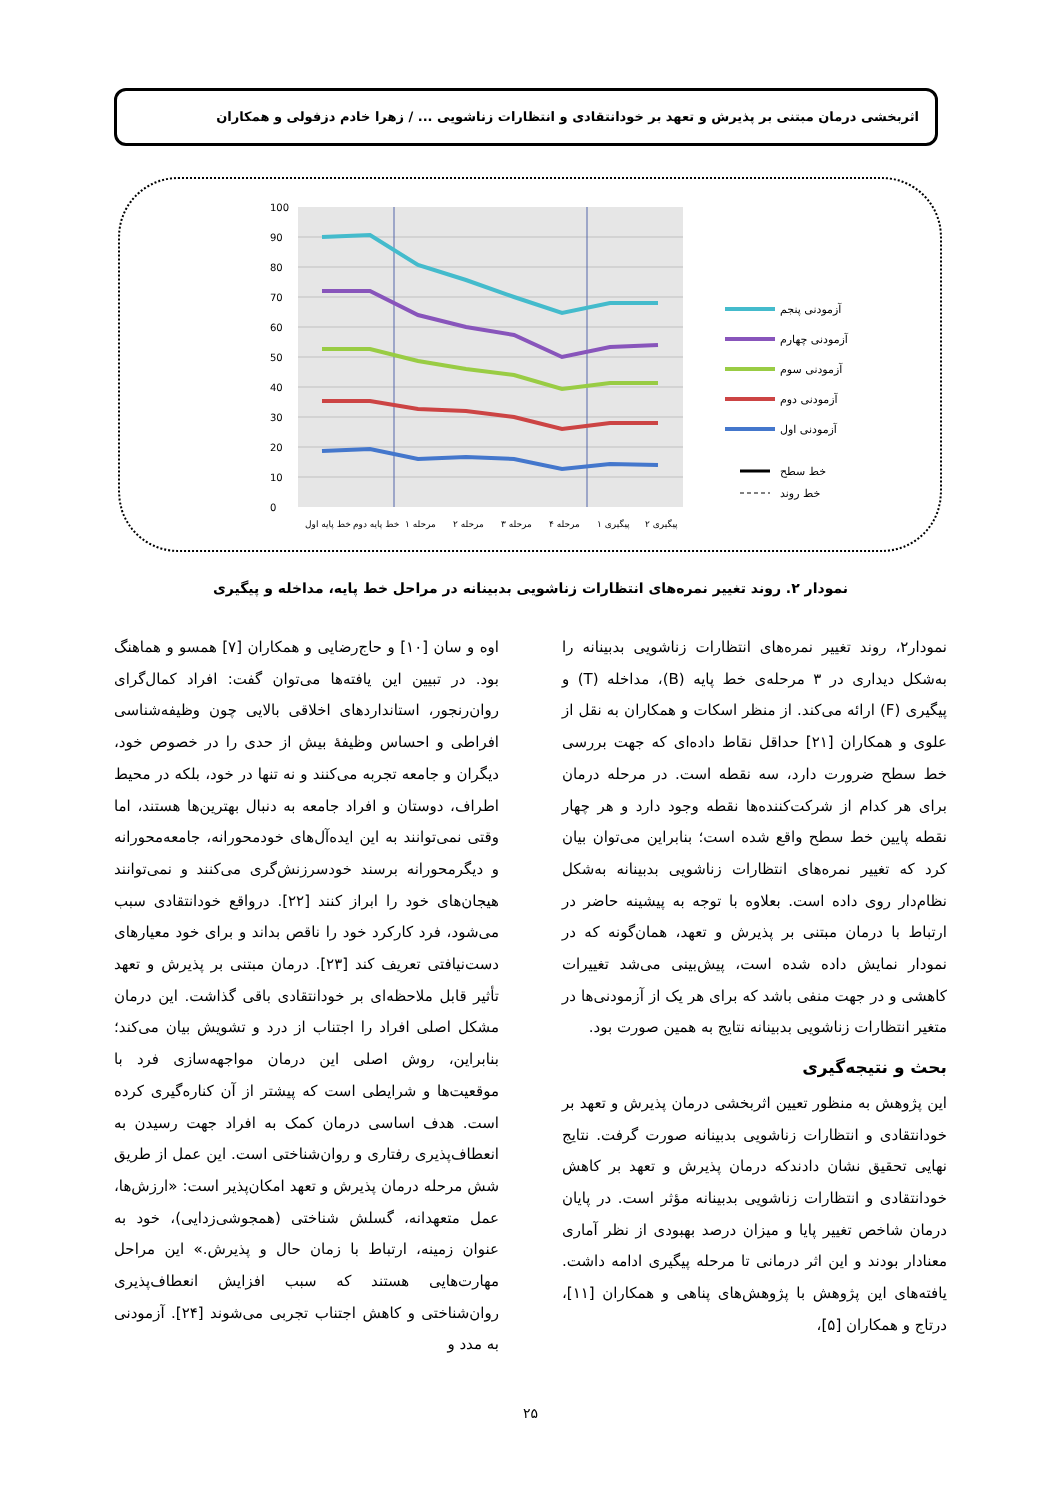اثربخشی درمان مبتنی بر پذیرش و تعهد بر خودانتقادی و انتظارات زناشویی ... / زهرا خادم دزفولی و همکاران
100
90
80
70
60
50
40
30
20
10
0
خط پایه اول
خط پایه دوم
مرحله ۱
مرحله ۲
مرحله ۳
مرحله ۴
پیگیری ۱
پیگیری ۲
آزمودنی پنجم
آزمودنی چهارم
آزمودنی سوم
آزمودنی دوم
آزمودنی اول
خط سطح
خط روند
نمودار ۲. روند تغییر نمره‌های انتظارات زناشویی بدبینانه در مراحل خط پایه، مداخله و پیگیری
نمودار۲، روند تغییر نمره‌های انتظارات زناشویی بدبینانه را به‌شکل دیداری در ۳ مرحله‌ی خط پایه (B)، مداخله (T) و پیگیری (F) ارائه می‌کند. از منظر اسکات و همکاران به نقل از علوی و همکاران [۲۱] حداقل نقاط داده‌ای که جهت بررسی خط سطح ضرورت دارد، سه نقطه است. در مرحله درمان برای هر کدام از شرکت‌کننده‌ها نقطه وجود دارد و هر چهار نقطه پایین خط سطح واقع شده است؛ بنابراین می‌توان بیان کرد که تغییر نمره‌های انتظارات زناشویی بدبینانه به‌شکل نظام‌دار روی داده است. بعلاوه با توجه به پیشینه حاضر در ارتباط با درمان مبتنی بر پذیرش و تعهد، همان‌گونه که در نمودار نمایش داده شده است، پیش‌بینی می‌شد تغییرات کاهشی و در جهت منفی باشد که برای هر یک از آزمودنی‌ها در متغیر انتظارات زناشویی بدبینانه نتایج به همین صورت بود.
بحث و نتیجه‌گیری
این پژوهش به منظور تعیین اثربخشی درمان پذیرش و تعهد بر خودانتقادی و انتظارات زناشویی بدبینانه صورت گرفت. نتایج نهایی تحقیق نشان دادندکه درمان پذیرش و تعهد بر کاهش خودانتقادی و انتظارات زناشویی بدبینانه مؤثر است. در پایان درمان شاخص تغییر پایا و میزان درصد بهبودی از نظر آماری معنادار بودند و این اثر درمانی تا مرحله پیگیری ادامه داشت. یافته‌های این پژوهش با پژوهش‌های پناهی و همکاران [۱۱]، درتاج و همکاران [۵]،
اوه و سان [۱۰] و حاج‌رضایی و همکاران [۷] همسو و هماهنگ بود. در تبیین این یافته‌ها می‌توان گفت: افراد کمال‌گرای روان‌رنجور، استانداردهای اخلاقی بالایی چون وظیفه‌شناسی افراطی و احساس وظیفهٔ بیش از حدی را در خصوص خود، دیگران و جامعه تجربه می‌کنند و نه تنها در خود، بلکه در محیط اطراف، دوستان و افراد جامعه به دنبال بهترین‌ها هستند، اما وقتی نمی‌توانند به این ایده‌آل‌های خودمحورانه، جامعه‌محورانه و دیگرمحورانه برسند خودسرزنش‌گری می‌کنند و نمی‌توانند هیجان‌های خود را ابراز کنند [۲۲]. درواقع خودانتقادی سبب می‌شود، فرد کارکرد خود را ناقص بداند و برای خود معیارهای دست‌نیافتی تعریف کند [۲۳]. درمان مبتنی بر پذیرش و تعهد تأثیر قابل ملاحظه‌ای بر خودانتقادی باقی گذاشت. این درمان مشکل اصلی افراد را اجتناب از درد و تشویش بیان می‌کند؛ بنابراین، روش اصلی این درمان مواجهه‌سازی فرد با موقعیت‌ها و شرایطی است که پیشتر از آن کناره‌گیری کرده است. هدف اساسی درمان کمک به افراد جهت رسیدن به انعطاف‌پذیری رفتاری و روان‌شناختی است. این عمل از طریق شش مرحله درمان پذیرش و تعهد امکان‌پذیر است: «ارزش‌ها، عمل متعهدانه، گسلش شناختی (همجوشی‌زدایی)، خود به عنوان زمینه، ارتباط با زمان حال و پذیرش.» این مراحل مهارت‌هایی هستند که سبب افزایش انعطاف‌پذیری روان‌شناختی و کاهش اجتناب تجربی می‌شوند [۲۴]. آزمودنی به مدد و
۲۵